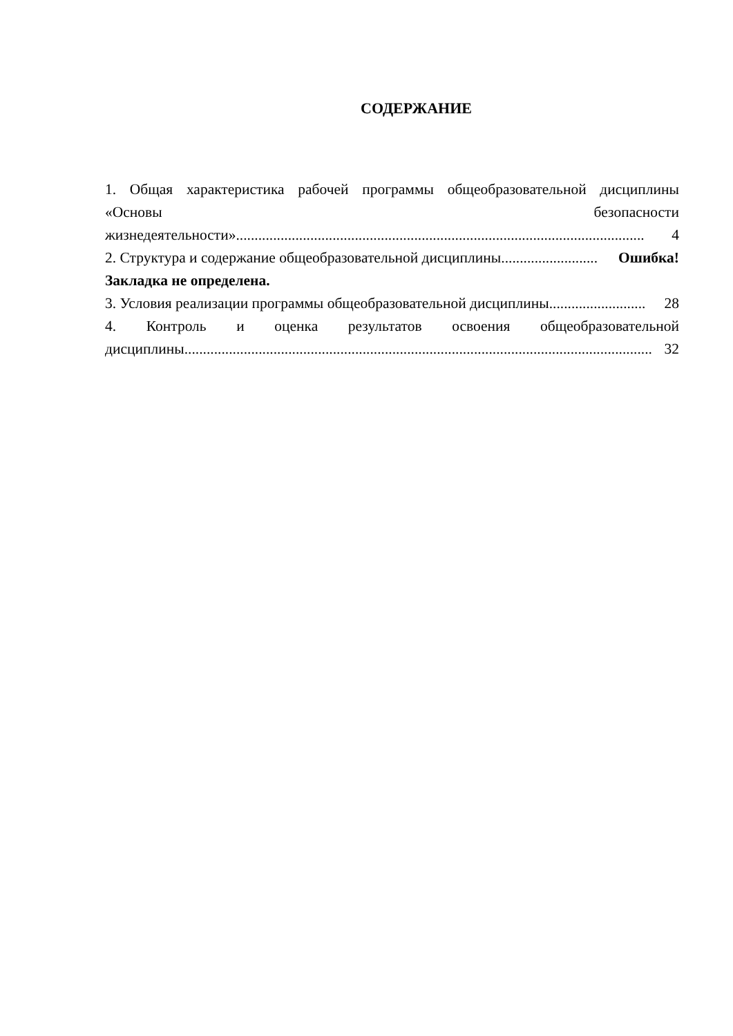СОДЕРЖАНИЕ
1. Общая характеристика рабочей программы общеобразовательной дисциплины «Основы безопасности
жизнедеятельности».............................................................................................................. 4
2. Структура и содержание общеобразовательной дисциплины.......................... Ошибка!
Закладка не определена.
3. Условия реализации программы общеобразовательной дисциплины.......................... 28
4. Контроль и оценка результатов освоения общеобразовательной
дисциплины.............................................................................................................................. 32